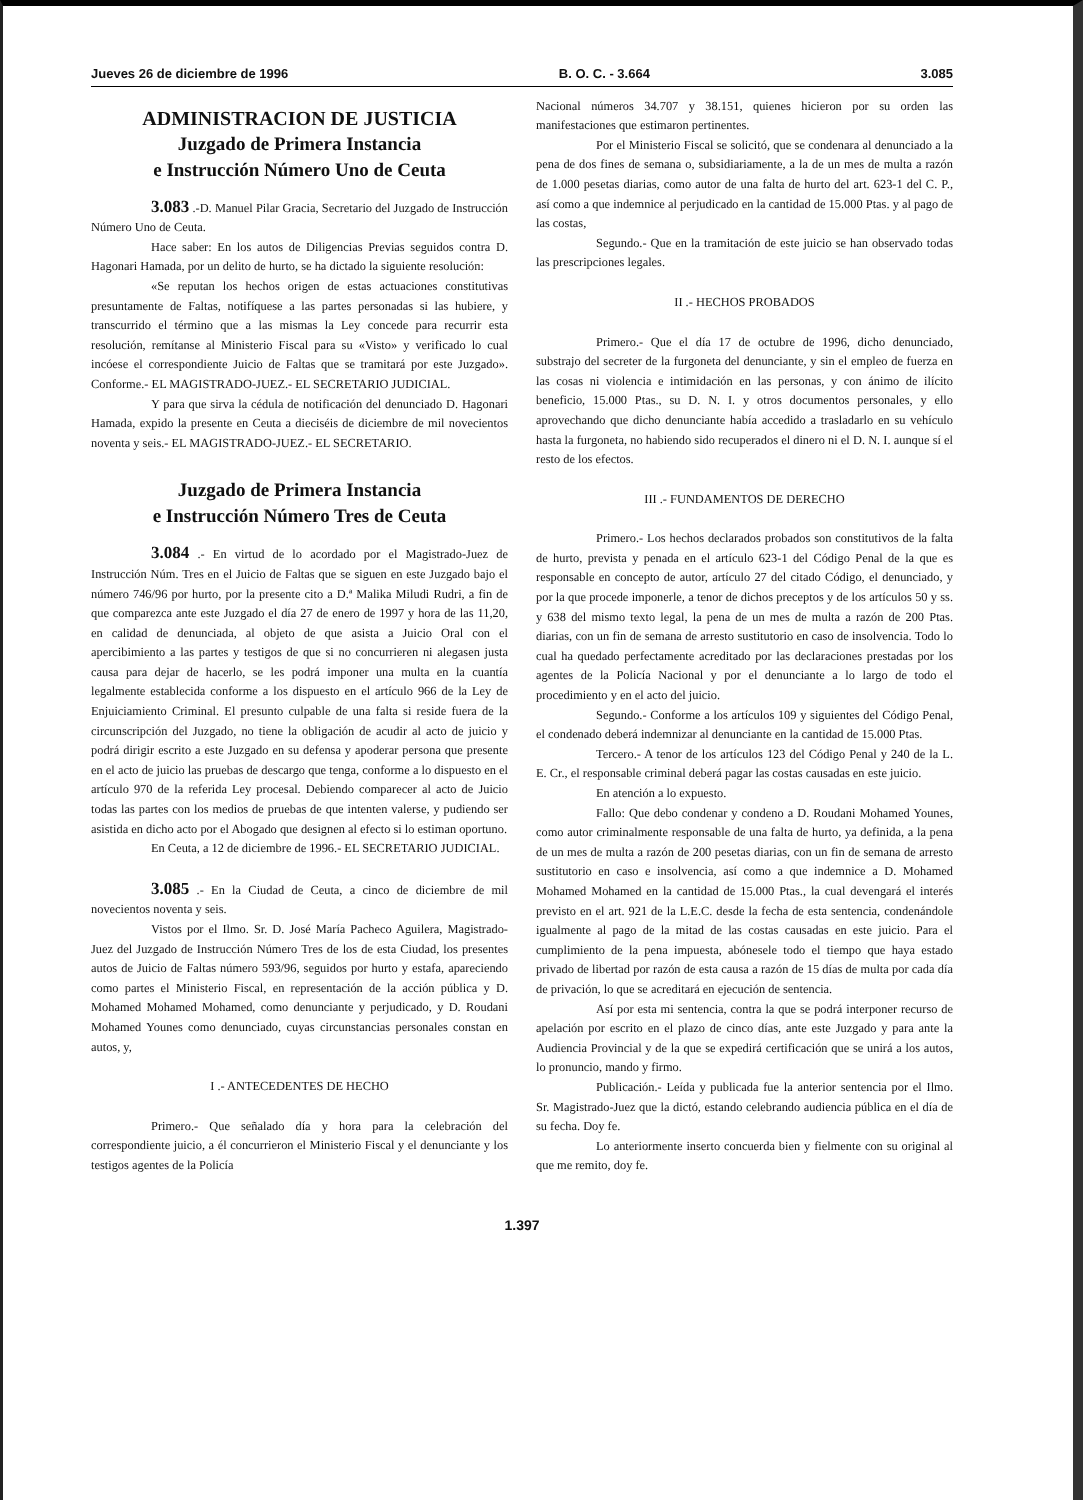Jueves 26 de diciembre de 1996 B. O. C. - 3.664 3.085
ADMINISTRACION DE JUSTICIA
Juzgado de Primera Instancia
e Instrucción Número Uno de Ceuta
3.083 .-D. Manuel Pilar Gracia, Secretario del Juzgado de Instrucción Número Uno de Ceuta.
Hace saber: En los autos de Diligencias Previas seguidos contra D. Hagonari Hamada, por un delito de hurto, se ha dictado la siguiente resolución:
«Se reputan los hechos origen de estas actuaciones constitutivas presuntamente de Faltas, notifíquese a las partes personadas si las hubiere, y transcurrido el término que a las mismas la Ley concede para recurrir esta resolución, remítanse al Ministerio Fiscal para su «Visto» y verificado lo cual incóese el correspondiente Juicio de Faltas que se tramitará por este Juzgado». Conforme.- EL MAGISTRADO-JUEZ.- EL SECRETARIO JUDICIAL.
Y para que sirva la cédula de notificación del denunciado D. Hagonari Hamada, expido la presente en Ceuta a dieciséis de diciembre de mil novecientos noventa y seis.- EL MAGISTRADO-JUEZ.- EL SECRETARIO.
Juzgado de Primera Instancia
e Instrucción Número Tres de Ceuta
3.084 .- En virtud de lo acordado por el Magistrado-Juez de Instrucción Núm. Tres en el Juicio de Faltas que se siguen en este Juzgado bajo el número 746/96 por hurto, por la presente cito a D.ª Malika Miludi Rudri, a fin de que comparezca ante este Juzgado el día 27 de enero de 1997 y hora de las 11,20, en calidad de denunciada, al objeto de que asista a Juicio Oral con el apercibimiento a las partes y testigos de que si no concurrieren ni alegasen justa causa para dejar de hacerlo, se les podrá imponer una multa en la cuantía legalmente establecida conforme a los dispuesto en el artículo 966 de la Ley de Enjuiciamiento Criminal. El presunto culpable de una falta si reside fuera de la circunscripción del Juzgado, no tiene la obligación de acudir al acto de juicio y podrá dirigir escrito a este Juzgado en su defensa y apoderar persona que presente en el acto de juicio las pruebas de descargo que tenga, conforme a lo dispuesto en el artículo 970 de la referida Ley procesal. Debiendo comparecer al acto de Juicio todas las partes con los medios de pruebas de que intenten valerse, y pudiendo ser asistida en dicho acto por el Abogado que designen al efecto si lo estiman oportuno.
En Ceuta, a 12 de diciembre de 1996.- EL SECRETARIO JUDICIAL.
3.085 .- En la Ciudad de Ceuta, a cinco de diciembre de mil novecientos noventa y seis.
Vistos por el Ilmo. Sr. D. José María Pacheco Aguilera, Magistrado-Juez del Juzgado de Instrucción Número Tres de los de esta Ciudad, los presentes autos de Juicio de Faltas número 593/96, seguidos por hurto y estafa, apareciendo como partes el Ministerio Fiscal, en representación de la acción pública y D. Mohamed Mohamed Mohamed, como denunciante y perjudicado, y D. Roudani Mohamed Younes como denunciado, cuyas circunstancias personales constan en autos, y,
I .- ANTECEDENTES DE HECHO
Primero.- Que señalado día y hora para la celebración del correspondiente juicio, a él concurrieron el Ministerio Fiscal y el denunciante y los testigos agentes de la Policía
Nacional números 34.707 y 38.151, quienes hicieron por su orden las manifestaciones que estimaron pertinentes.
Por el Ministerio Fiscal se solicitó, que se condenara al denunciado a la pena de dos fines de semana o, subsidiariamente, a la de un mes de multa a razón de 1.000 pesetas diarias, como autor de una falta de hurto del art. 623-1 del C. P., así como a que indemnice al perjudicado en la cantidad de 15.000 Ptas. y al pago de las costas,
Segundo.- Que en la tramitación de este juicio se han observado todas las prescripciones legales.
II .- HECHOS PROBADOS
Primero.- Que el día 17 de octubre de 1996, dicho denunciado, substrajo del secreter de la furgoneta del denunciante, y sin el empleo de fuerza en las cosas ni violencia e intimidación en las personas, y con ánimo de ilícito beneficio, 15.000 Ptas., su D. N. I. y otros documentos personales, y ello aprovechando que dicho denunciante había accedido a trasladarlo en su vehículo hasta la furgoneta, no habiendo sido recuperados el dinero ni el D. N. I. aunque sí el resto de los efectos.
III .- FUNDAMENTOS DE DERECHO
Primero.- Los hechos declarados probados son constitutivos de la falta de hurto, prevista y penada en el artículo 623-1 del Código Penal de la que es responsable en concepto de autor, artículo 27 del citado Código, el denunciado, y por la que procede imponerle, a tenor de dichos preceptos y de los artículos 50 y ss. y 638 del mismo texto legal, la pena de un mes de multa a razón de 200 Ptas. diarias, con un fin de semana de arresto sustitutorio en caso de insolvencia. Todo lo cual ha quedado perfectamente acreditado por las declaraciones prestadas por los agentes de la Policía Nacional y por el denunciante a lo largo de todo el procedimiento y en el acto del juicio.
Segundo.- Conforme a los artículos 109 y siguientes del Código Penal, el condenado deberá indemnizar al denunciante en la cantidad de 15.000 Ptas.
Tercero.- A tenor de los artículos 123 del Código Penal y 240 de la L. E. Cr., el responsable criminal deberá pagar las costas causadas en este juicio.
En atención a lo expuesto.
Fallo: Que debo condenar y condeno a D. Roudani Mohamed Younes, como autor criminalmente responsable de una falta de hurto, ya definida, a la pena de un mes de multa a razón de 200 pesetas diarias, con un fin de semana de arresto sustitutorio en caso e insolvencia, así como a que indemnice a D. Mohamed Mohamed Mohamed en la cantidad de 15.000 Ptas., la cual devengará el interés previsto en el art. 921 de la L.E.C. desde la fecha de esta sentencia, condenándole igualmente al pago de la mitad de las costas causadas en este juicio. Para el cumplimiento de la pena impuesta, abónesele todo el tiempo que haya estado privado de libertad por razón de esta causa a razón de 15 días de multa por cada día de privación, lo que se acreditará en ejecución de sentencia.
Así por esta mi sentencia, contra la que se podrá interponer recurso de apelación por escrito en el plazo de cinco días, ante este Juzgado y para ante la Audiencia Provincial y de la que se expedirá certificación que se unirá a los autos, lo pronuncio, mando y firmo.
Publicación.- Leída y publicada fue la anterior sentencia por el Ilmo. Sr. Magistrado-Juez que la dictó, estando celebrando audiencia pública en el día de su fecha. Doy fe.
Lo anteriormente inserto concuerda bien y fielmente con su original al que me remito, doy fe.
1.397